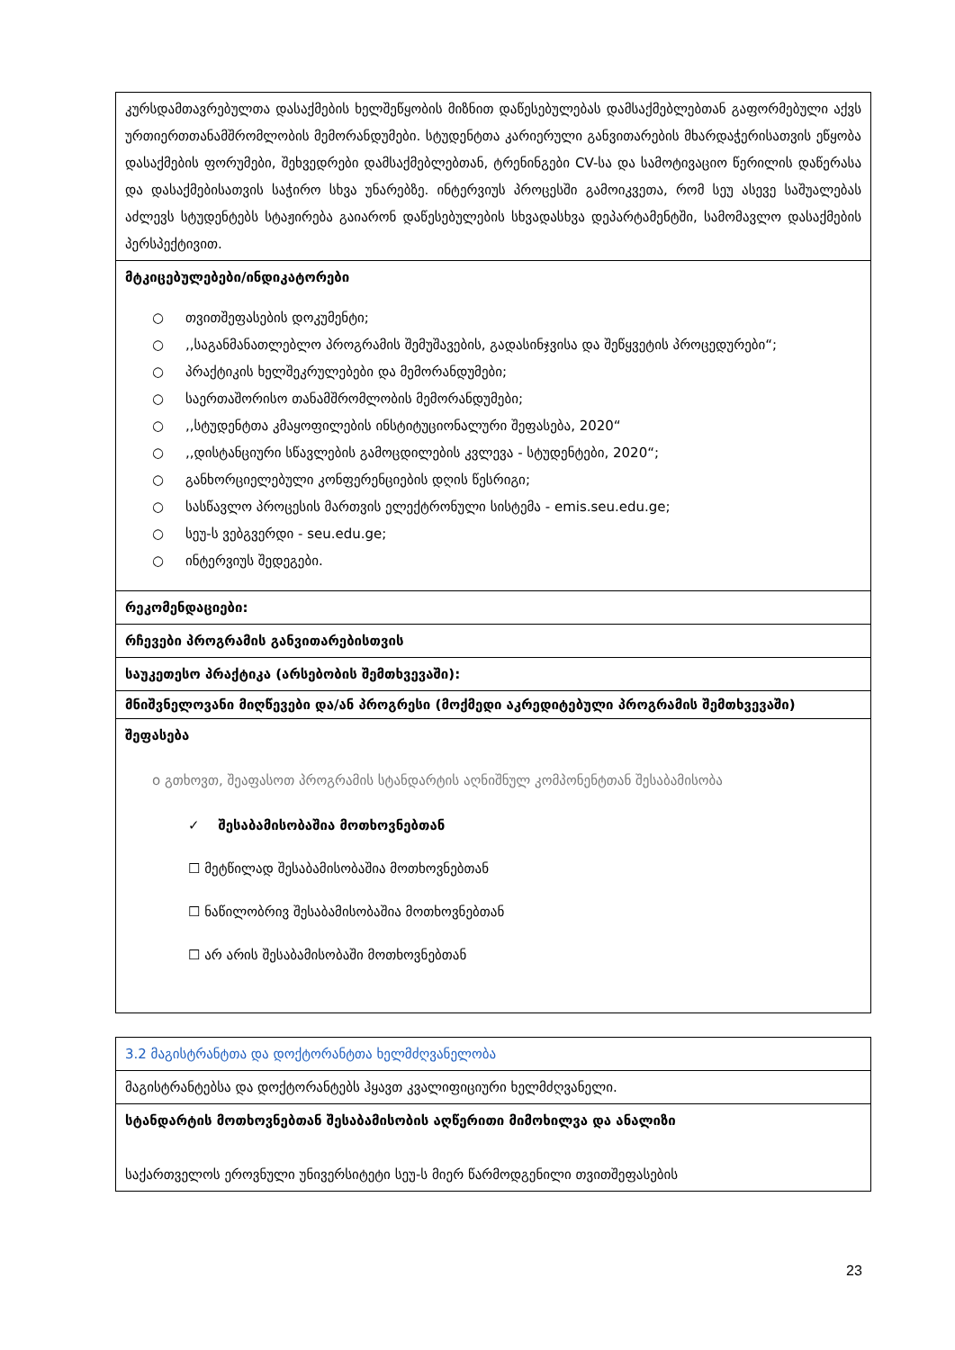| კურსდამთავრებულთა დასაქმების ხელშეწყობის მიზნით დაწესებულებას დამსაქმებლებთან გაფორმებული აქვს ურთიერთთანამშრომლობის მემორანდუმები. სტუდენტთა კარიერული განვითარების მხარდაჭერისათვის ეწყობა დასაქმების ფორუმები, შეხვედრები დამსაქმებლებთან, ტრენინგები CV-სა და სამოტივაციო წერილის დაწერასა და დასაქმებისათვის საჭირო სხვა უნარებზე. ინტერვიუს პროცესში გამოიკვეთა, რომ სეუ ასევე საშუალებას აძლევს სტუდენტებს სტაჟირება გაიარონ დაწესებულების სხვადასხვა დეპარტამენტში, სამომავლო დასაქმების პერსპექტივით. |
| მტკიცებულებები/ინდიკატორები ○ თვითშეფასების დოკუმენტი; ○ ,,საგანმანათლებლო პროგრამის შემუშავების, გადასინჯვისა და შეწყვეტის პროცედურები“; ○ პრაქტიკის ხელშეკრულებები და მემორანდუმები; ○ საერთაშორისო თანამშრომლობის მემორანდუმები; ○ ,,სტუდენტთა კმაყოფილების ინსტიტუციონალური შეფასება, 2020“ ○ ,,დისტანციური სწავლების გამოცდილების კვლევა - სტუდენტები, 2020“; ○ განხორციელებული კონფერენციების დღის წესრიგი; ○ სასწავლო პროცესის მართვის ელექტრონული სისტემა - emis.seu.edu.ge; ○ სეუ-ს ვებგვერდი - seu.edu.ge; ○ ინტერვიუს შედეგები. |
| რეკომენდაციები: |
| რჩევები პროგრამის განვითარებისთვის |
| საუკეთესო პრაქტიკა (არსებობის შემთხვევაში): |
| მნიშვნელოვანი მიღწევები და/ან პროგრესი (მოქმედი აკრედიტებული პროგრამის შემთხვევაში) |
| შეფასება o გთხოვთ, შეაფასოთ პროგრამის სტანდარტის აღნიშნულ კომპონენტთან შესაბამისობა ✓ შესაბამისობაშია მოთხოვნებთან ☐ მეტწილად შესაბამისობაშია მოთხოვნებთან ☐ ნაწილობრივ შესაბამისობაშია მოთხოვნებთან ☐ არ არის შესაბამისობაში მოთხოვნებთან |
| 3.2 მაგისტრანტთა და დოქტორანტთა ხელმძღვანელობა |
| მაგისტრანტებსა და დოქტორანტებს ჰყავთ კვალიფიციური ხელმძღვანელი. |
| სტანდარტის მოთხოვნებთან შესაბამისობის აღწერითი მიმოხილვა და ანალიზი საქართველოს ეროვნული უნივერსიტეტი სეუ-ს მიერ წარმოდგენილი თვითშეფასების |
23